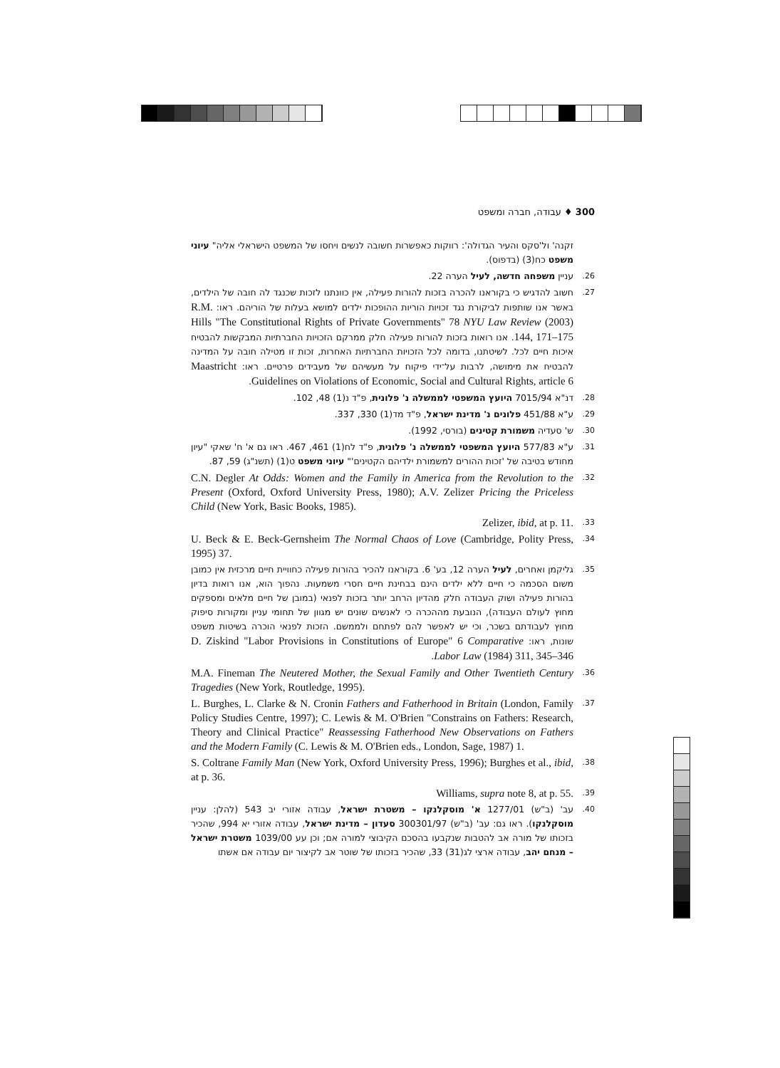300 ♦ עבודה, חברה ומשפט
זקנה' ול'סקס והעיר הגדולה': רווקות כאפשרות חשובה לנשים ויחסו של המשפט הישראלי אליה" עיוני משפט כח(3) (בדפוס).
26. עניין משפחה חדשה, לעיל הערה 22.
27. חשוב להדגיש כי בקוראנו להכרה בזכות להורות פעילה, אין כוונתנו לזכות שכנגד לה חובה של הילדים, באשר אנו שותפות לביקורת נגד זכויות הוריות ההופכות ילדים למושא בעלות של הוריהם. ראו: R.M. Hills "The Constitutional Rights of Private Governments" 78 NYU Law Review (2003) 144, 171–175. אנו רואות בזכות להורות פעילה חלק ממרקם הזכויות החברתיות המבקשות להבטיח איכות חיים לכל. לשיטתנו, בדומה לכל הזכויות החברתיות האחרות, זכות זו מטילה חובה על המדינה להבטיח את מימושה, לרבות על־ידי פיקוח על מעשיהם של מעבידים פרטיים. ראו: Maastricht Guidelines on Violations of Economic, Social and Cultural Rights, article 6.
28. דנ"א 7015/94 היועץ המשפטי לממשלה נ' פלונית, פ"ד נ(1) 48, 102.
29. ע"א 451/88 פלונים נ' מדינת ישראל, פ"ד מד(1) 330, 337.
30. ש' סעדיה משמורת קטינים (בורסי, 1992).
31. ע"א 577/83 היועץ המשפטי לממשלה נ' פלונית, פ"ד לח(1) 461, 467. ראו גם א' ח' שאקי "עיון מחודש בטיבה של 'זכות ההורים למשמורת ילדיהם הקטינים'" עיוני משפט ט(1) (תשנ"ג) 59, 87.
32. C.N. Degler At Odds: Women and the Family in America from the Revolution to the Present (Oxford, Oxford University Press, 1980); A.V. Zelizer Pricing the Priceless Child (New York, Basic Books, 1985).
33. Zelizer, ibid, at p. 11.
34. U. Beck & E. Beck-Gernsheim The Normal Chaos of Love (Cambridge, Polity Press, 1995) 37.
35. גליקמן ואחרים, לעיל הערה 12, בע' 6. בקוראנו להכיר בהורות פעילה כחוויית חיים מרכזית אין כמובן משום הסכמה כי חיים ללא ילדים הינם בבחינת חיים חסרי משמעות. נהפוך הוא, אנו רואות בדיון בהורות פעילה ושוק העבודה חלק מהדיון הרחב יותר בזכות לפנאי (במובן של חיים מלאים ומספקים מחוץ לעולם העבודה), הנובעת מההכרה כי לאנשים שונים יש מגוון של תחומי עניין ומקורות סיפוק מחוץ לעבודתם בשכר, וכי יש לאפשר להם לפתחם ולממשם. הזכות לפנאי הוכרה בשיטות משפט שונות, ראו: D. Ziskind "Labor Provisions in Constitutions of Europe" 6 Comparative Labor Law (1984) 311, 345–346.
36. M.A. Fineman The Neutered Mother, the Sexual Family and Other Twentieth Century Tragedies (New York, Routledge, 1995).
37. L. Burghes, L. Clarke & N. Cronin Fathers and Fatherhood in Britain (London, Family Policy Studies Centre, 1997); C. Lewis & M. O'Brien "Constrains on Fathers: Research, Theory and Clinical Practice" Reassessing Fatherhood New Observations on Fathers and the Modern Family (C. Lewis & M. O'Brien eds., London, Sage, 1987) 1.
38. S. Coltrane Family Man (New York, Oxford University Press, 1996); Burghes et al., ibid, at p. 36.
39. Williams, supra note 8, at p. 55.
40. עב' (ב"ש) 1277/01 א' מוסקלנקו – משטרת ישראל, עבודה אזורי יב 543 (להלן: עניין מוסקלנקו). ראו גם: עב' (ב"ש) 300301/97 סעדון – מדינת ישראל, עבודה אזורי יא 994, שהכיר בזכותו של מורה אב להטבות שנקבעו בהסכם הקיבוצי למורה אם; וכן עע 1039/00 משטרת ישראל – מנחם יהב, עבודה ארצי לג(31) 33, שהכיר בזכותו של שוטר אב לקיצור יום עבודה אם אשתו